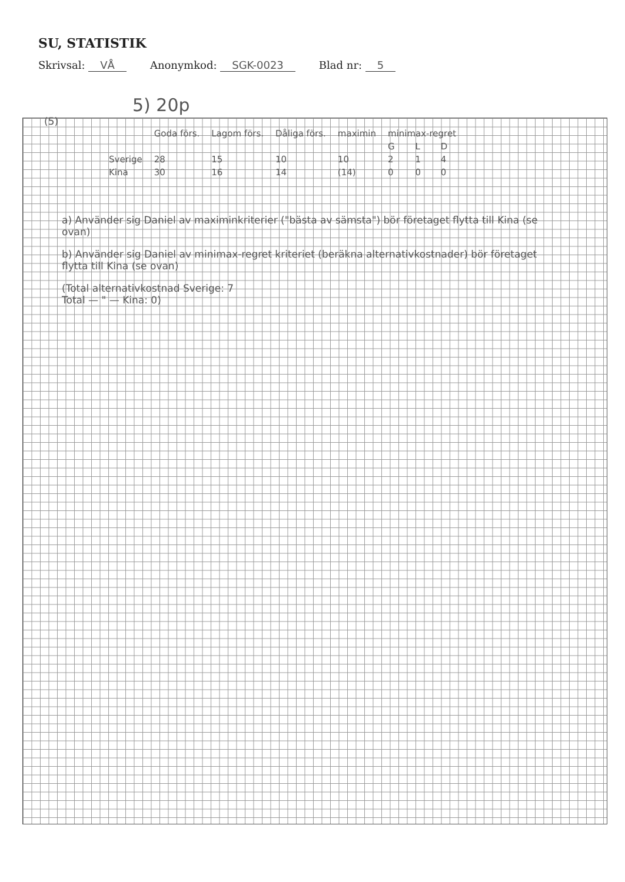SU, STATISTIK
Skrivsal: VÅ Anonymkod: SGK-0023 Blad nr: 5
5) 20p
(5)
| | Goda förs. | Lagom förs. | Dåliga förs. | maximin | minimax-regret | | |
| --- | --- | --- | --- | --- | --- | --- | --- |
| | | | | | G | L | D |
| Sverige | 28 | 15 | 10 | 10 | 2 | 1 | 4 |
| Kina | 30 | 16 | 14 | (14) | 0 | 0 | 0 |
a) Använder sig Daniel av maximinkriterier ("bästa av sämsta") bör företaget flytta till Kina (se ovan)
b) Använder sig Daniel av minimax-regret kriteriet (beräkna alternativkostnader) bör företaget flytta till Kina (se ovan)
(Total alternativkostnad Sverige: 7
Total — " — Kina: 0)